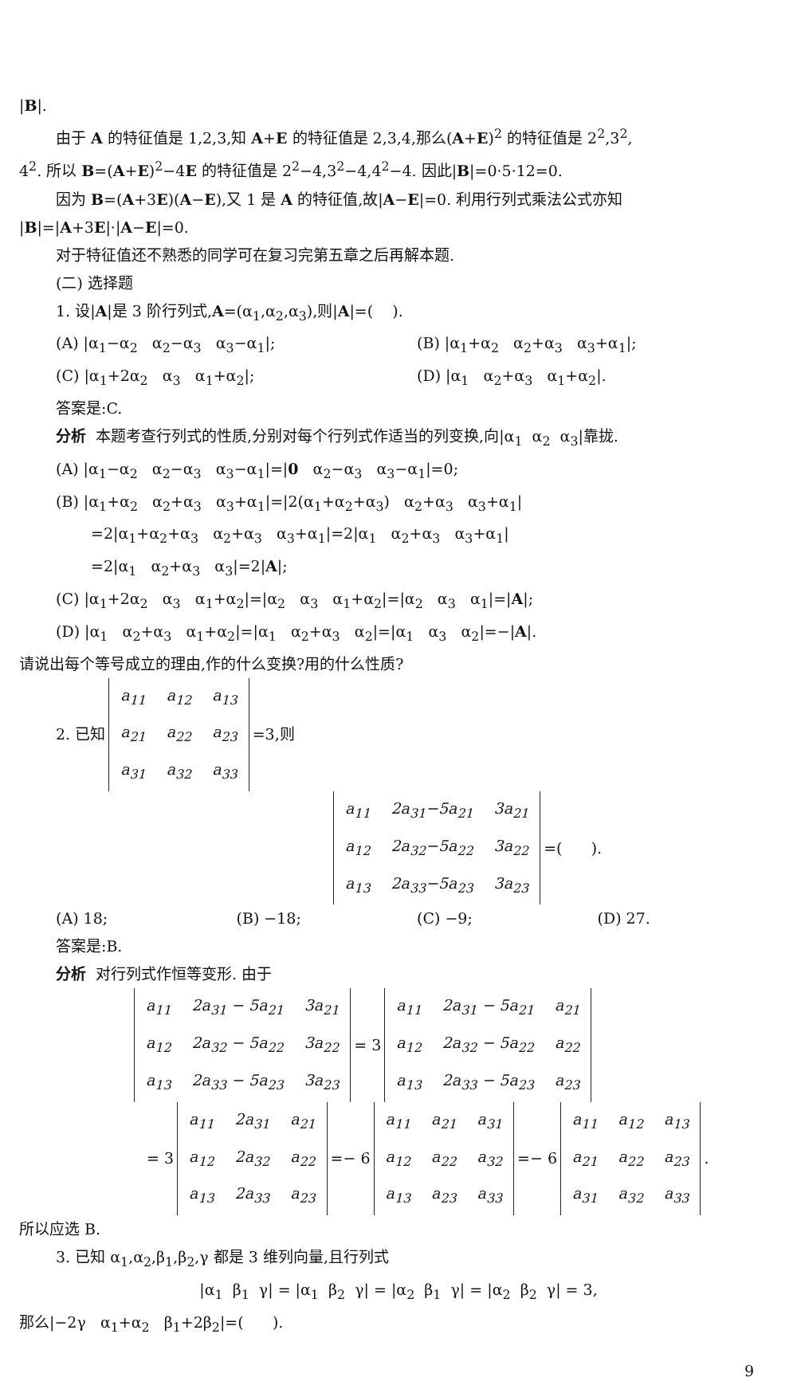|B|.
由于 A 的特征值是 1,2,3,知 A+E 的特征值是 2,3,4,那么(A+E)<sup>2</sup> 的特征值是 2<sup>2</sup>,3<sup>2</sup>,
4<sup>2</sup>. 所以 B=(A+E)<sup>2</sup>−4E 的特征值是 2<sup>2</sup>−4,3<sup>2</sup>−4,4<sup>2</sup>−4. 因此|B|=0·5·12=0.
因为 B=(A+3E)(A−E),又 1 是 A 的特征值,故|A−E|=0. 利用行列式乘法公式亦知
|B|=|A+3E|·|A−E|=0.
对于特征值还不熟悉的同学可在复习完第五章之后再解本题.
(二) 选择题
1. 设|A|是 3 阶行列式,A=(α<sub>1</sub>,α<sub>2</sub>,α<sub>3</sub>),则|A|=( ).
(A) |α<sub>1</sub>−α<sub>2</sub> α<sub>2</sub>−α<sub>3</sub> α<sub>3</sub>−α<sub>1</sub>|; (B) |α<sub>1</sub>+α<sub>2</sub> α<sub>2</sub>+α<sub>3</sub> α<sub>3</sub>+α<sub>1</sub>|;
(C) |α<sub>1</sub>+2α<sub>2</sub> α<sub>3</sub> α<sub>1</sub>+α<sub>2</sub>|; (D) |α<sub>1</sub> α<sub>2</sub>+α<sub>3</sub> α<sub>1</sub>+α<sub>2</sub>|.
答案是:C.
分析 本题考查行列式的性质,分别对每个行列式作适当的列变换,向|α<sub>1</sub> α<sub>2</sub> α<sub>3</sub>|靠拢.
(A) |α<sub>1</sub>−α<sub>2</sub> α<sub>2</sub>−α<sub>3</sub> α<sub>3</sub>−α<sub>1</sub>|=|0 α<sub>2</sub>−α<sub>3</sub> α<sub>3</sub>−α<sub>1</sub>|=0;
(B) |α<sub>1</sub>+α<sub>2</sub> α<sub>2</sub>+α<sub>3</sub> α<sub>3</sub>+α<sub>1</sub>|=|2(α<sub>1</sub>+α<sub>2</sub>+α<sub>3</sub>) α<sub>2</sub>+α<sub>3</sub> α<sub>3</sub>+α<sub>1</sub>|
=2|α<sub>1</sub>+α<sub>2</sub>+α<sub>3</sub> α<sub>2</sub>+α<sub>3</sub> α<sub>3</sub>+α<sub>1</sub>|=2|α<sub>1</sub> α<sub>2</sub>+α<sub>3</sub> α<sub>3</sub>+α<sub>1</sub>|
=2|α<sub>1</sub> α<sub>2</sub>+α<sub>3</sub> α<sub>3</sub>|=2|A|;
(C) |α<sub>1</sub>+2α<sub>2</sub> α<sub>3</sub> α<sub>1</sub>+α<sub>2</sub>|=|α<sub>2</sub> α<sub>3</sub> α<sub>1</sub>+α<sub>2</sub>|=|α<sub>2</sub> α<sub>3</sub> α<sub>1</sub>|=|A|;
(D) |α<sub>1</sub> α<sub>2</sub>+α<sub>3</sub> α<sub>1</sub>+α<sub>2</sub>|=|α<sub>1</sub> α<sub>2</sub>+α<sub>3</sub> α<sub>2</sub>|=|α<sub>1</sub> α<sub>3</sub> α<sub>2</sub>|=−|A|.
请说出每个等号成立的理由,作的什么变换?用的什么性质?
2. 已知
| a<sub>11</sub> | a<sub>12</sub> | a<sub>13</sub> |
| a<sub>21</sub> | a<sub>22</sub> | a<sub>23</sub> |
| a<sub>31</sub> | a<sub>32</sub> | a<sub>33</sub> |
=3,则
| a<sub>11</sub> | 2a<sub>31</sub>−5a<sub>21</sub> | 3a<sub>21</sub> |
| a<sub>12</sub> | 2a<sub>32</sub>−5a<sub>22</sub> | 3a<sub>22</sub> |
| a<sub>13</sub> | 2a<sub>33</sub>−5a<sub>23</sub> | 3a<sub>23</sub> |
=( ).
(A) 18; (B) −18; (C) −9; (D) 27.
答案是:B.
分析 对行列式作恒等变形. 由于
| a<sub>11</sub> | 2a<sub>31</sub> − 5a<sub>21</sub> | 3a<sub>21</sub> |
| a<sub>12</sub> | 2a<sub>32</sub> − 5a<sub>22</sub> | 3a<sub>22</sub> |
| a<sub>13</sub> | 2a<sub>33</sub> − 5a<sub>23</sub> | 3a<sub>23</sub> |
= 3
| a<sub>11</sub> | 2a<sub>31</sub> − 5a<sub>21</sub> | a<sub>21</sub> |
| a<sub>12</sub> | 2a<sub>32</sub> − 5a<sub>22</sub> | a<sub>22</sub> |
| a<sub>13</sub> | 2a<sub>33</sub> − 5a<sub>23</sub> | a<sub>23</sub> |
= 3
| a<sub>11</sub> | 2a<sub>31</sub> | a<sub>21</sub> |
| a<sub>12</sub> | 2a<sub>32</sub> | a<sub>22</sub> |
| a<sub>13</sub> | 2a<sub>33</sub> | a<sub>23</sub> |
=− 6
| a<sub>11</sub> | a<sub>21</sub> | a<sub>31</sub> |
| a<sub>12</sub> | a<sub>22</sub> | a<sub>32</sub> |
| a<sub>13</sub> | a<sub>23</sub> | a<sub>33</sub> |
=− 6
| a<sub>11</sub> | a<sub>12</sub> | a<sub>13</sub> |
| a<sub>21</sub> | a<sub>22</sub> | a<sub>23</sub> |
| a<sub>31</sub> | a<sub>32</sub> | a<sub>33</sub> |
.
所以应选 B.
3. 已知 α<sub>1</sub>,α<sub>2</sub>,β<sub>1</sub>,β<sub>2</sub>,γ 都是 3 维列向量,且行列式
|α<sub>1</sub> β<sub>1</sub> γ| = |α<sub>1</sub> β<sub>2</sub> γ| = |α<sub>2</sub> β<sub>1</sub> γ| = |α<sub>2</sub> β<sub>2</sub> γ| = 3,
那么|−2γ α<sub>1</sub>+α<sub>2</sub> β<sub>1</sub>+2β<sub>2</sub>|=( ).
9